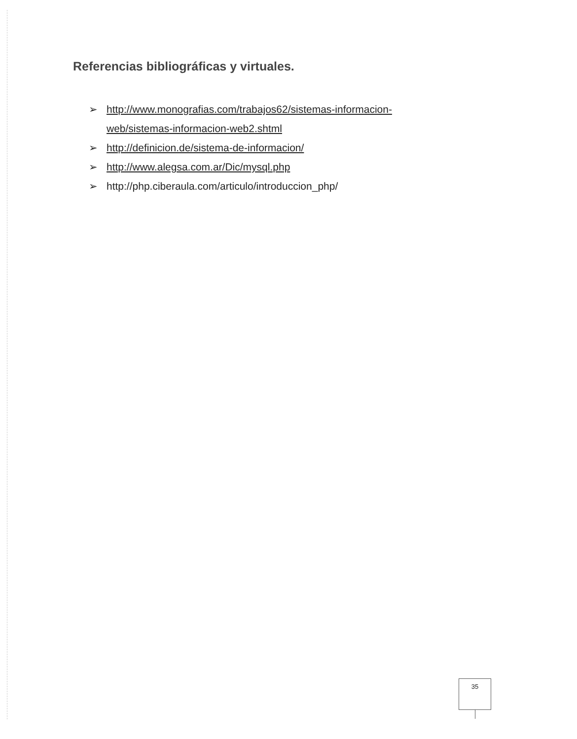Referencias bibliográficas y virtuales.
➢ http://www.monografias.com/trabajos62/sistemas-informacion-
web/sistemas-informacion-web2.shtml
➢ http://definicion.de/sistema-de-informacion/
➢ http://www.alegsa.com.ar/Dic/mysql.php
➢ http://php.ciberaula.com/articulo/introduccion_php/
35